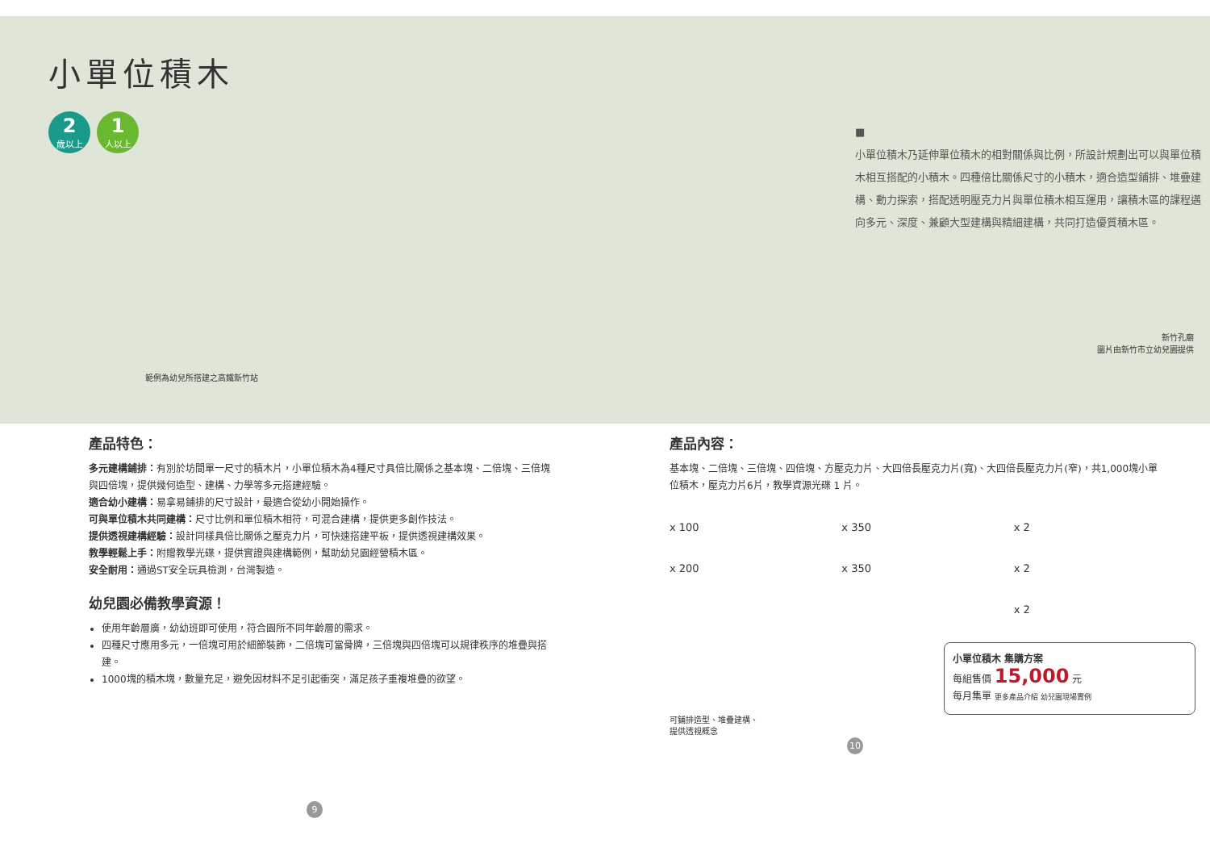小單位積木
2 歲以上 1 人以上
範例為幼兒所搭建之高鐵新竹站
■
小單位積木乃延伸單位積木的相對關係與比例，所設計規劃出可以與單位積木相互搭配的小積木。四種倍比關係尺寸的小積木，適合造型鋪排、堆疊建構、動力探索，搭配透明壓克力片與單位積木相互運用，讓積木區的課程邁向多元、深度、兼顧大型建構與精細建構，共同打造優質積木區。
新竹孔廟
圖片由新竹市立幼兒園提供
產品特色：
多元建構鋪排：有別於坊間單一尺寸的積木片，小單位積木為4種尺寸具倍比關係之基本塊、二倍塊、三倍塊與四倍塊，提供幾何造型、建構、力學等多元搭建經驗。
適合幼小建構：易拿易鋪排的尺寸設計，最適合從幼小開始操作。
可與單位積木共同建構：尺寸比例和單位積木相符，可混合建構，提供更多創作技法。
提供透視建構經驗：設計同樣具倍比關係之壓克力片，可快速搭建平板，提供透視建構效果。
教學輕鬆上手：附贈教學光碟，提供實證與建構範例，幫助幼兒園經營積木區。
安全耐用：通過ST安全玩具檢測，台灣製造。
幼兒園必備教學資源！
使用年齡層廣，幼幼班即可使用，符合園所不同年齡層的需求。
四種尺寸應用多元，一倍塊可用於細節裝飾，二倍塊可當骨牌，三倍塊與四倍塊可以規律秩序的堆疊與搭建。
1000塊的積木塊，數量充足，避免因材料不足引起衝突，滿足孩子重複堆疊的欲望。
9
產品內容：
基本塊、二倍塊、三倍塊、四倍塊、方壓克力片、大四倍長壓克力片(寬)、大四倍長壓克力片(窄)，共1,000塊小單位積木，壓克力片6片，教學資源光碟 1 片。
x 100 x 350 x 2 x 200 x 350 x 2 x 2
小單位積木 集購方案
每組售價 15,000 元
每月集單 更多產品介紹 幼兒園現場實例
可鋪排造型、堆疊建構、
提供透視概念
10